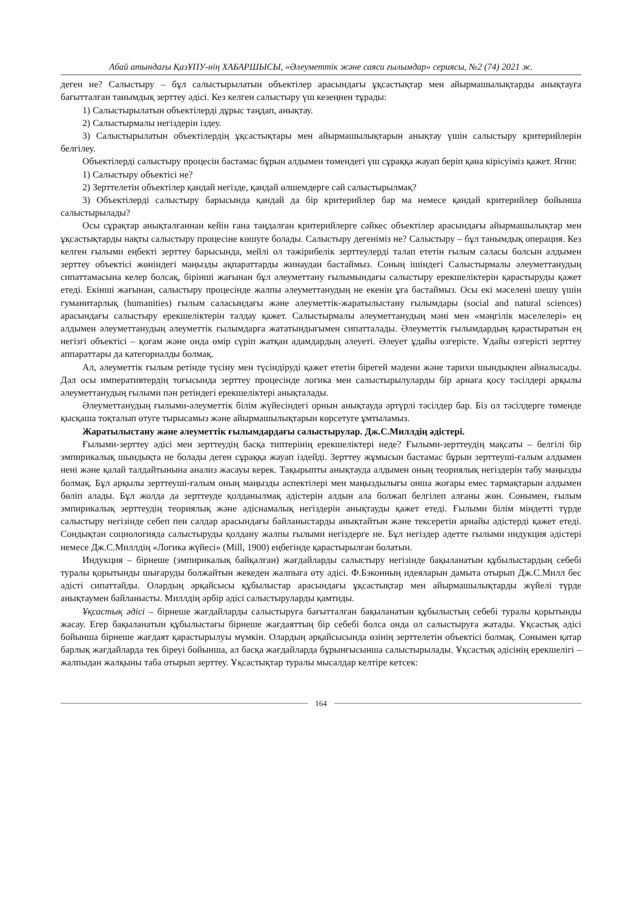Абай атындағы ҚазҰПУ-нің ХАБАРШЫСЫ, «Әлеуметтік және саяси ғылымдар» сериясы, №2 (74) 2021 ж.
деген не? Салыстыру – бұл салыстырылатын объектілер арасындағы ұқсастықтар мен айырмашылықтарды анықтауға бағытталған танымдық зерттеу әдісі. Кез келген салыстыру үш кезеңнен тұрады:
1) Салыстырылатын объектілерді дұрыс таңдап, анықтау.
2) Салыстырмалы негіздерін іздеу.
3) Салыстырылатын объектілердің ұқсастықтары мен айырмашылықтарын анықтау үшін салыстыру критерийлерін белгілеу.
Объектілерді салыстыру процесін бастамас бұрын алдымен төмендегі үш сұраққа жауап беріп қана кірісуіміз қажет. Яғни:
1) Салыстыру объектісі не?
2) Зерттелетін объектілер қандай негізде, қандай өлшемдерге сай салыстырылмақ?
3) Объектілерді салыстыру барысында қандай да бір критерийлер бар ма немесе қандай критерийлер бойынша салыстырылады?
Осы сұрақтар анықталғаннан кейін ғана таңдалған критерийлерге сәйкес объектілер арасындағы айырмашылықтар мен ұқсастықтарды нақты салыстыру процесіне көшуге болады. Салыстыру дегеніміз не? Салыстыру – бұл танымдық операция. Кез келген ғылыми еңбекті зерттеу барысында, мейлі ол тәжірибелік зерттеулерді талап ететін ғылым саласы болсын алдымен зерттеу объектісі жөніндегі маңызды ақпараттарды жинаудан бастаймыз. Соның ішіндегі Салыстырмалы әлеуметтанудың сипаттамасына келер болсақ, бірінші жағынан бұл әлеуметтану ғылымындағы салыстыру ерекшеліктерін қарастыруды қажет етеді. Екінші жағынан, салыстыру процесінде жалпы әлеуметтанудың не екенін ұға бастаймыз. Осы екі мәселені шешу үшін гуманитарлық (humanities) ғылым саласындағы және әлеуметтік-жаратылыстану ғылымдары (social and natural sciences) арасындағы салыстыру ерекшеліктерін талдау қажет. Салыстырмалы әлеуметтанудың мәні мен «мәңгілік мәселелері» ең алдымен әлеуметтанудың әлеуметтік ғылымдарға жататындығымен сипатталады. Әлеуметтік ғылымдардың қарастыратын ең негізгі объектісі – қоғам және онда өмір сүріп жатқан адамдардың әлеуеті. Әлеует ұдайы өзгерісте. Ұдайы өзгерісті зерттеу аппараттары да категориалды болмақ.
Ал, әлеуметтік ғылым ретінде түсіну мен түсіндіруді қажет ететін бірегей мәдени және тарихи шындықпен айналысады. Дәл осы императивтердің тоғысында зерттеу процесінде логика мен салыстырылуларды бір арнаға қосу тәсілдері арқылы әлеуметтанудың ғылыми пән ретіндегі ерекшеліктері анықталады.
Әлеуметтанудың ғылыми-әлеуметтік білім жүйесіндегі орнын анықтауда әртүрлі тәсілдер бар. Біз ол тәсілдерге төменде қысқаша тоқталып өтуге тырысамыз және айырмашылықтарын көрсетуге ұмтыламыз.
Жаратылыстану және әлеуметтік ғылымдардағы салыстырулар. Дж.С.Миллдің әдістері.
Ғылыми-зерттеу әдісі мен зерттеудің басқа типтерінің ерекшеліктері неде? Ғылыми-зерттеудің мақсаты – белгілі бір эмпирикалық шындықта не болады деген сұраққа жауап іздейді. Зерттеу жұмысын бастамас бұрын зерттеуші-ғалым алдымен нені және қалай талдайтынына анализ жасауы керек. Тақырыпты анықтауда алдымен оның теориялық негіздерін табу маңызды болмақ. Бұл арқылы зерттеуші-ғалым оның маңызды аспектілері мен маңыздылығы онша жоғары емес тармақтарын алдымен бөліп алады. Бұл жолда да зерттеуде қолданылмақ әдістерін алдын ала болжап белгілеп алғаны жөн. Сонымен, ғылым эмпирикалық зерттеудің теориялық және әдіснамалық негіздерін анықтауды қажет етеді. Ғылыми білім міндетті түрде салыстыру негізінде себеп пен салдар арасындағы байланыстарды анықтайтын және тексеретін арнайы әдістерді қажет етеді. Сондықтан социологияда салыстыруды қолдану жалпы ғылыми негіздерге ие. Бұл негіздер әдетте ғылыми индукция әдістері немесе Дж.С.Миллдің «Логика жүйесі» (Mill, 1900) еңбегінде қарастырылған болатын.
Индукция – бірнеше (эмпирикалық байқалған) жағдайларды салыстыру негізінде бақыланатын құбылыстардың себебі туралы қорытынды шығаруды болжайтын жекеден жалпыға өту әдісі. Ф.Бэконның идеяларын дамыта отырып Дж.С.Милл бес әдісті сипаттайды. Олардың әрқайсысы құбылыстар арасындағы ұқсастықтар мен айырмашылықтарды жүйелі түрде анықтаумен байланысты. Миллдің әрбір әдісі салыстыруларды қамтиды.
Ұқсастық әдісі – бірнеше жағдайларды салыстыруға бағытталған бақыланатын құбылыстың себебі туралы қорытынды жасау. Егер бақыланатын құбылыстағы бірнеше жағдаяттың бір себебі болса онда ол салыстыруға жатады. Ұқсастық әдісі бойынша бірнеше жағдаят қарастырылуы мүмкін. Олардың әрқайсысында өзінің зерттелетін объектісі болмақ. Сонымен қатар барлық жағдайларда тек біреуі бойынша, ал басқа жағдайларда бұрынғысынша салыстырылады. Ұқсастық әдісінің ерекшелігі – жалпыдан жалқыны таба отырып зерттеу. Ұқсастықтар туралы мысалдар келтіре кетсек:
164